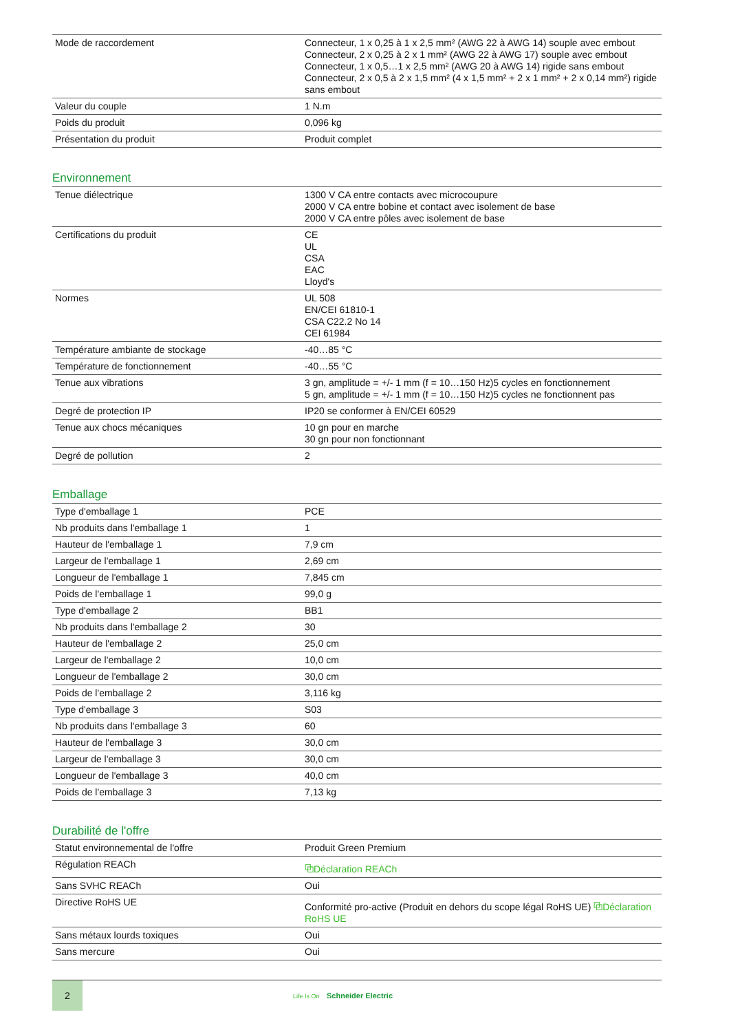| Mode de raccordement | Connecteur, 1 x 0,25 à 1 x 2,5 mm² (AWG 22 à AWG 14) souple avec embout Connecteur, 2 x 0,25 à 2 x 1 mm² (AWG 22 à AWG 17) souple avec embout Connecteur, 1 x 0,5…1 x 2,5 mm² (AWG 20 à AWG 14) rigide sans embout Connecteur, 2 x 0,5 à 2 x 1,5 mm² (4 x 1,5 mm² + 2 x 1 mm² + 2 x 0,14 mm²) rigide sans embout |
| Valeur du couple | 1 N.m |
| Poids du produit | 0,096 kg |
| Présentation du produit | Produit complet |
Environnement
| Tenue diélectrique | 1300 V CA entre contacts avec microcoupure 2000 V CA entre bobine et contact avec isolement de base 2000 V CA entre pôles avec isolement de base |
| Certifications du produit | CE UL CSA EAC Lloyd's |
| Normes | UL 508 EN/CEI 61810-1 CSA C22.2 No 14 CEI 61984 |
| Température ambiante de stockage | -40…85 °C |
| Température de fonctionnement | -40…55 °C |
| Tenue aux vibrations | 3 gn, amplitude = +/- 1 mm (f = 10…150 Hz)5 cycles en fonctionnement 5 gn, amplitude = +/- 1 mm (f = 10…150 Hz)5 cycles ne fonctionnent pas |
| Degré de protection IP | IP20 se conformer à EN/CEI 60529 |
| Tenue aux chocs mécaniques | 10 gn pour en marche 30 gn pour non fonctionnant |
| Degré de pollution | 2 |
Emballage
| Type d'emballage 1 | PCE |
| Nb produits dans l'emballage 1 | 1 |
| Hauteur de l'emballage 1 | 7,9 cm |
| Largeur de l'emballage 1 | 2,69 cm |
| Longueur de l'emballage 1 | 7,845 cm |
| Poids de l'emballage 1 | 99,0 g |
| Type d'emballage 2 | BB1 |
| Nb produits dans l'emballage 2 | 30 |
| Hauteur de l'emballage 2 | 25,0 cm |
| Largeur de l'emballage 2 | 10,0 cm |
| Longueur de l'emballage 2 | 30,0 cm |
| Poids de l'emballage 2 | 3,116 kg |
| Type d'emballage 3 | S03 |
| Nb produits dans l'emballage 3 | 60 |
| Hauteur de l'emballage 3 | 30,0 cm |
| Largeur de l'emballage 3 | 30,0 cm |
| Longueur de l'emballage 3 | 40,0 cm |
| Poids de l'emballage 3 | 7,13 kg |
Durabilité de l'offre
| Statut environnemental de l'offre | Produit Green Premium |
| Régulation REACh | ⧉Déclaration REACh |
| Sans SVHC REACh | Oui |
| Directive RoHS UE | Conformité pro-active (Produit en dehors du scope légal RoHS UE) ⧉Déclaration RoHS UE |
| Sans métaux lourds toxiques | Oui |
| Sans mercure | Oui |
2
Life Is On Schneider Electric